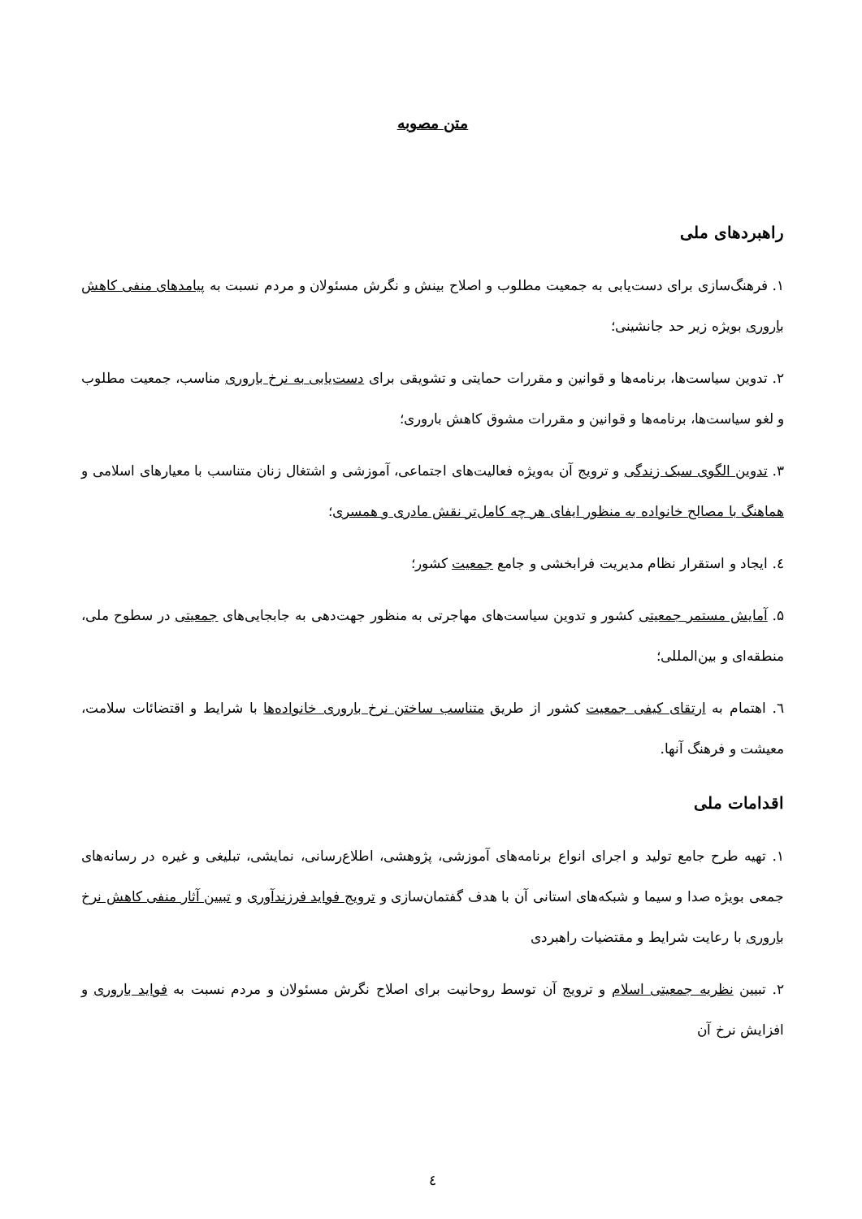متن مصوبه
راهبردهای ملی
۱. فرهنگ‌سازی برای دست‌یابی به جمعیت مطلوب و اصلاح بینش و نگرش مسئولان و مردم نسبت به پیامدهای منفی کاهش باروری بویژه زیر حد جانشینی؛
۲. تدوین سیاست‌ها، برنامه‌ها و قوانین و مقررات حمایتی و تشویقی برای دست‌یابی به نرخ باروری مناسب، جمعیت مطلوب و لغو سیاست‌ها، برنامه‌ها و قوانین و مقررات مشوق کاهش باروری؛
۳. تدوین الگوی سبک زندگی و ترویج آن به‌ویژه فعالیت‌های اجتماعی، آموزشی و اشتغال زنان متناسب با معیارهای اسلامی و هماهنگ با مصالح خانواده به منظور ایفای هر چه کامل‌تر نقش مادری و همسری؛
٤. ایجاد و استقرار نظام مدیریت فرابخشی و جامع جمعیت کشور؛
۵. آمایش مستمر جمعیتی کشور و تدوین سیاست‌های مهاجرتی به منظور جهت‌دهی به جابجایی‌های جمعیتی در سطوح ملی، منطقه‌ای و بین‌المللی؛
٦. اهتمام به ارتقای کیفی جمعیت کشور از طریق متناسب ساختن نرخ باروری خانواده‌ها با شرایط و اقتضائات سلامت، معیشت و فرهنگ آنها.
اقدامات ملی
۱. تهیه طرح جامع تولید و اجرای انواع برنامه‌های آموزشی، پژوهشی، اطلاع‌رسانی، نمایشی، تبلیغی و غیره در رسانه‌های جمعی بویژه صدا و سیما و شبکه‌های استانی آن با هدف گفتمان‌سازی و ترویج فواید فرزندآوری و تبیین آثار منفی کاهش نرخ باروری با رعایت شرایط و مقتضیات راهبردی
۲. تبیین نظریه جمعیتی اسلام و ترویج آن توسط روحانیت برای اصلاح نگرش مسئولان و مردم نسبت به فواید باروری و افزایش نرخ آن
٤